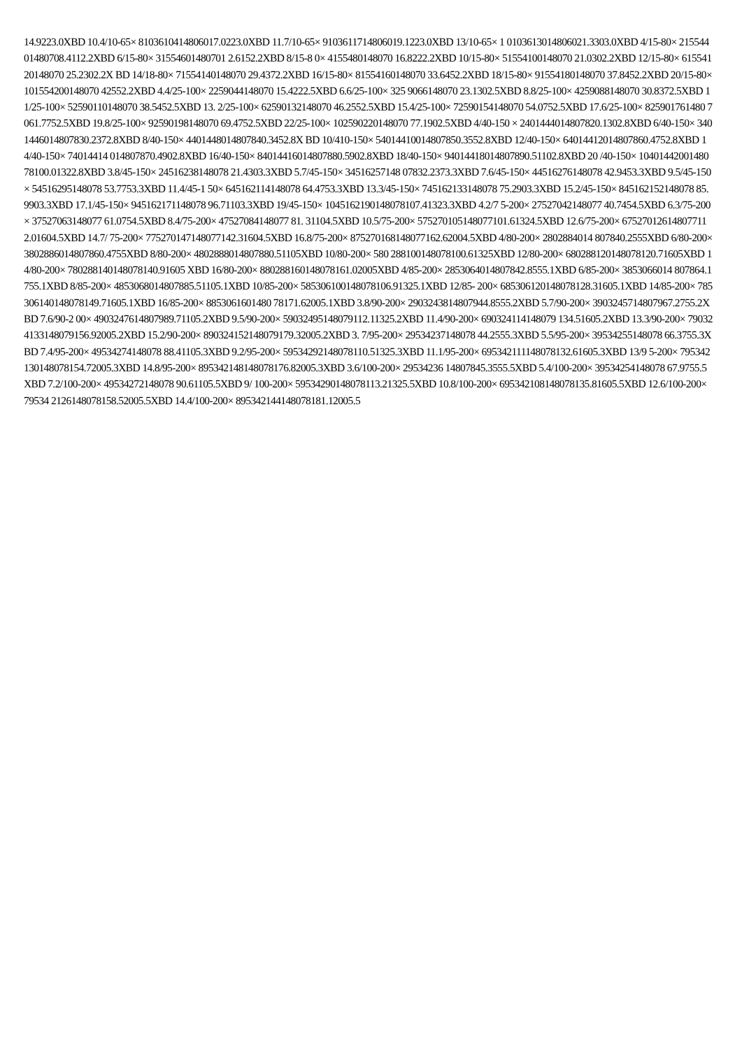14.9223.0XBD 10.4/10-65× 8103610414806017.0223.0XBD 11.7/10-65× 9103611714806019.1223.0XBD 13/10-65× 1 0103613014806021.3303.0XBD 4/15-80× 21554401480708.4112.2XBD 6/15-80× 31554601480701 2.6152.2XBD 8/15-8 0× 4155480148070 16.8222.2XBD 10/15-80× 51554100148070 21.0302.2XBD 12/15-80× 61554120148070 25.2302.2X BD 14/18-80× 71554140148070 29.4372.2XBD 16/15-80× 81554160148070 33.6452.2XBD 18/15-80× 91554180148070 37.8452.2XBD 20/15-80× 101554200148070 42552.2XBD 4.4/25-100× 2259044148070 15.4222.5XBD 6.6/25-100× 325 9066148070 23.1302.5XBD 8.8/25-100× 4259088148070 30.8372.5XBD 11/25-100× 52590110148070 38.5452.5XBD 13. 2/25-100× 62590132148070 46.2552.5XBD 15.4/25-100× 72590154148070 54.0752.5XBD 17.6/25-100× 825901761480 7061.7752.5XBD 19.8/25-100× 92590198148070 69.4752.5XBD 22/25-100× 102590220148070 77.1902.5XBD 4/40-150 × 2401444014807820.1302.8XBD 6/40-150× 3401446014807830.2372.8XBD 8/40-150× 4401448014807840.3452.8X BD 10/410-150× 54014410014807850.3552.8XBD 12/40-150× 64014412014807860.4752.8XBD 14/40-150× 74014414 014807870.4902.8XBD 16/40-150× 84014416014807880.5902.8XBD 18/40-150× 94014418014807890.51102.8XBD 20 /40-150× 1040144200148078100.01322.8XBD 3.8/45-150× 24516238148078 21.4303.3XBD 5.7/45-150× 34516257148 07832.2373.3XBD 7.6/45-150× 44516276148078 42.9453.3XBD 9.5/45-150× 54516295148078 53.7753.3XBD 11.4/45-1 50× 645162114148078 64.4753.3XBD 13.3/45-150× 745162133148078 75.2903.3XBD 15.2/45-150× 845162152148078 85.9903.3XBD 17.1/45-150× 945162171148078 96.71103.3XBD 19/45-150× 1045162190148078107.41323.3XBD 4.2/7 5-200× 27527042148077 40.7454.5XBD 6.3/75-200× 37527063148077 61.0754.5XBD 8.4/75-200× 47527084148077 81. 31104.5XBD 10.5/75-200× 575270105148077101.61324.5XBD 12.6/75-200× 675270126148077112.01604.5XBD 14.7/ 75-200× 775270147148077142.31604.5XBD 16.8/75-200× 875270168148077162.62004.5XBD 4/80-200× 2802884014 807840.2555XBD 6/80-200× 3802886014807860.4755XBD 8/80-200× 4802888014807880.51105XBD 10/80-200× 580 288100148078100.61325XBD 12/80-200× 680288120148078120.71605XBD 14/80-200× 780288140148078140.91605 XBD 16/80-200× 880288160148078161.02005XBD 4/85-200× 2853064014807842.8555.1XBD 6/85-200× 3853066014 807864.1755.1XBD 8/85-200× 4853068014807885.51105.1XBD 10/85-200× 585306100148078106.91325.1XBD 12/85- 200× 685306120148078128.31605.1XBD 14/85-200× 785306140148078149.71605.1XBD 16/85-200× 8853061601480 78171.62005.1XBD 3.8/90-200× 2903243814807944.8555.2XBD 5.7/90-200× 3903245714807967.2755.2XBD 7.6/90-2 00× 4903247614807989.71105.2XBD 9.5/90-200× 59032495148079112.11325.2XBD 11.4/90-200× 690324114148079 134.51605.2XBD 13.3/90-200× 790324133148079156.92005.2XBD 15.2/90-200× 890324152148079179.32005.2XBD 3. 7/95-200× 29534237148078 44.2555.3XBD 5.5/95-200× 39534255148078 66.3755.3XBD 7.4/95-200× 49534274148078 88.41105.3XBD 9.2/95-200× 59534292148078110.51325.3XBD 11.1/95-200× 695342111148078132.61605.3XBD 13/9 5-200× 795342130148078154.72005.3XBD 14.8/95-200× 895342148148078176.82005.3XBD 3.6/100-200× 29534236 14807845.3555.5XBD 5.4/100-200× 39534254148078 67.9755.5XBD 7.2/100-200× 49534272148078 90.61105.5XBD 9/ 100-200× 59534290148078113.21325.5XBD 10.8/100-200× 695342108148078135.81605.5XBD 12.6/100-200× 79534 2126148078158.52005.5XBD 14.4/100-200× 895342144148078181.12005.5